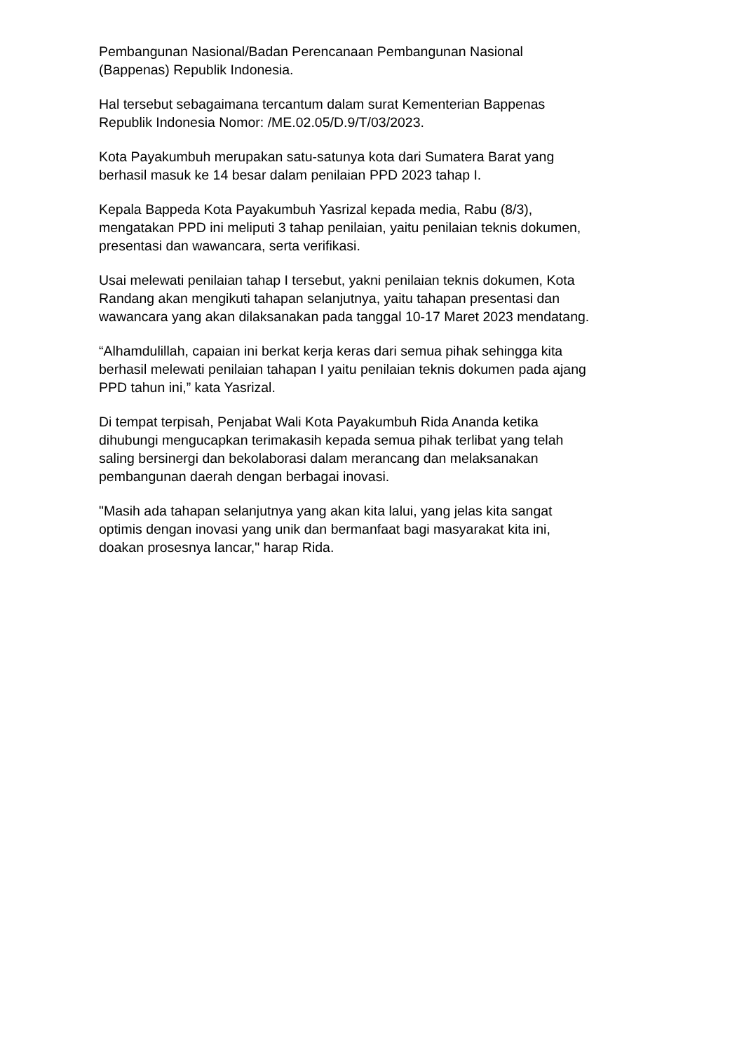Pembangunan Nasional/Badan Perencanaan Pembangunan Nasional
(Bappenas) Republik Indonesia.
Hal tersebut sebagaimana tercantum dalam surat Kementerian Bappenas
Republik Indonesia Nomor: /ME.02.05/D.9/T/03/2023.
Kota Payakumbuh merupakan satu-satunya kota dari Sumatera Barat yang
berhasil masuk ke 14 besar dalam penilaian PPD 2023 tahap I.
Kepala Bappeda Kota Payakumbuh Yasrizal kepada media, Rabu (8/3),
mengatakan PPD ini meliputi 3 tahap penilaian, yaitu penilaian teknis dokumen,
presentasi dan wawancara, serta verifikasi.
Usai melewati penilaian tahap I tersebut, yakni penilaian teknis dokumen, Kota
Randang akan mengikuti tahapan selanjutnya, yaitu tahapan presentasi dan
wawancara yang akan dilaksanakan pada tanggal 10-17 Maret 2023 mendatang.
“Alhamdulillah, capaian ini berkat kerja keras dari semua pihak sehingga kita
berhasil melewati penilaian tahapan I yaitu penilaian teknis dokumen pada ajang
PPD tahun ini,” kata Yasrizal.
Di tempat terpisah, Penjabat Wali Kota Payakumbuh Rida Ananda ketika
dihubungi mengucapkan terimakasih kepada semua pihak terlibat yang telah
saling bersinergi dan bekolaborasi dalam merancang dan melaksanakan
pembangunan daerah dengan berbagai inovasi.
"Masih ada tahapan selanjutnya yang akan kita lalui, yang jelas kita sangat
optimis dengan inovasi yang unik dan bermanfaat bagi masyarakat kita ini,
doakan prosesnya lancar," harap Rida.